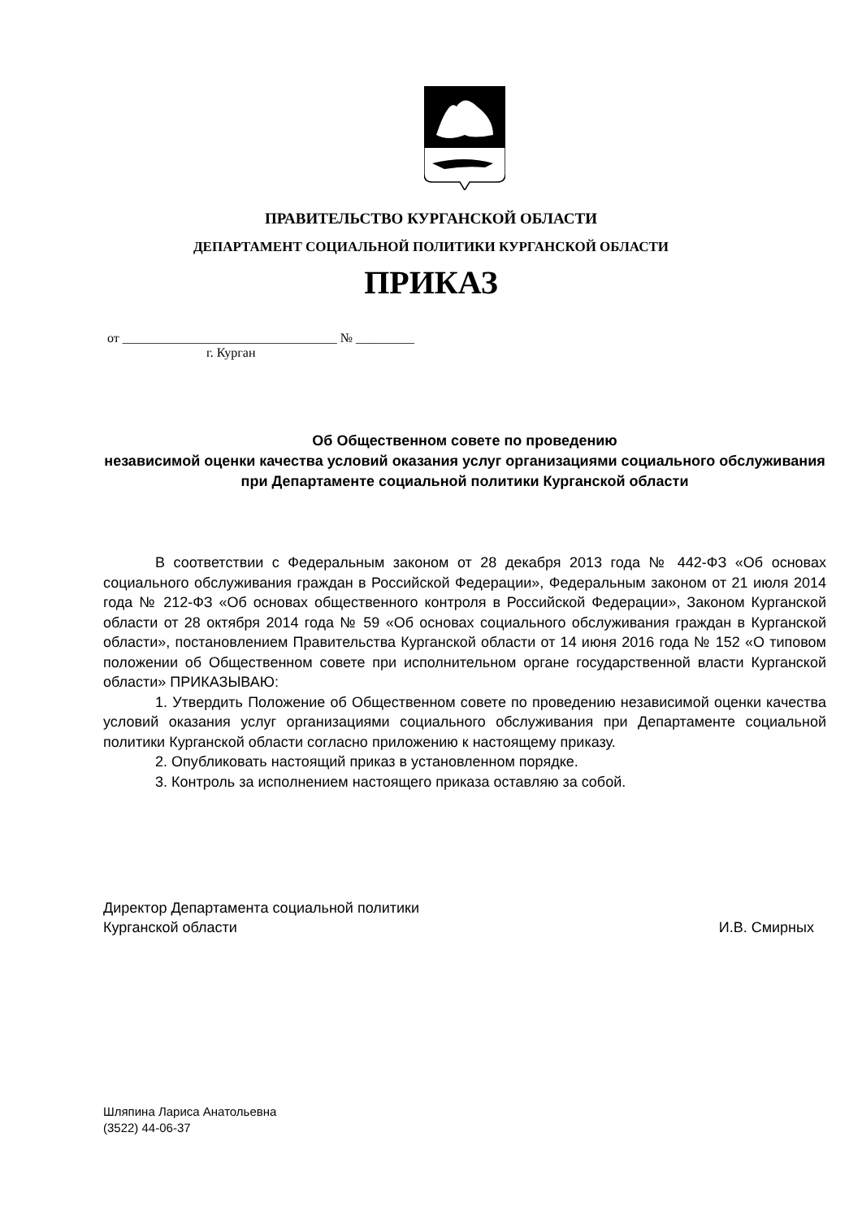ПРАВИТЕЛЬСТВО КУРГАНСКОЙ ОБЛАСТИ
ДЕПАРТАМЕНТ СОЦИАЛЬНОЙ ПОЛИТИКИ КУРГАНСКОЙ ОБЛАСТИ
ПРИКАЗ
от _________________________________ № _________
г. Курган
Об Общественном совете по проведению
независимой оценки качества условий оказания услуг организациями социального обслуживания при Департаменте социальной политики Курганской области
В соответствии с Федеральным законом от 28 декабря 2013 года № 442-ФЗ «Об основах социального обслуживания граждан в Российской Федерации», Федеральным законом от 21 июля 2014 года № 212-ФЗ «Об основах общественного контроля в Российской Федерации», Законом Курганской области от 28 октября 2014 года № 59 «Об основах социального обслуживания граждан в Курганской области», постановлением Правительства Курганской области от 14 июня 2016 года № 152 «О типовом положении об Общественном совете при исполнительном органе государственной власти Курганской области» ПРИКАЗЫВАЮ:
1. Утвердить Положение об Общественном совете по проведению независимой оценки качества условий оказания услуг организациями социального обслуживания при Департаменте социальной политики Курганской области согласно приложению к настоящему приказу.
2. Опубликовать настоящий приказ в установленном порядке.
3. Контроль за исполнением настоящего приказа оставляю за собой.
Директор Департамента социальной политики
Курганской области И.В. Смирных
Шляпина Лариса Анатольевна
(3522) 44-06-37